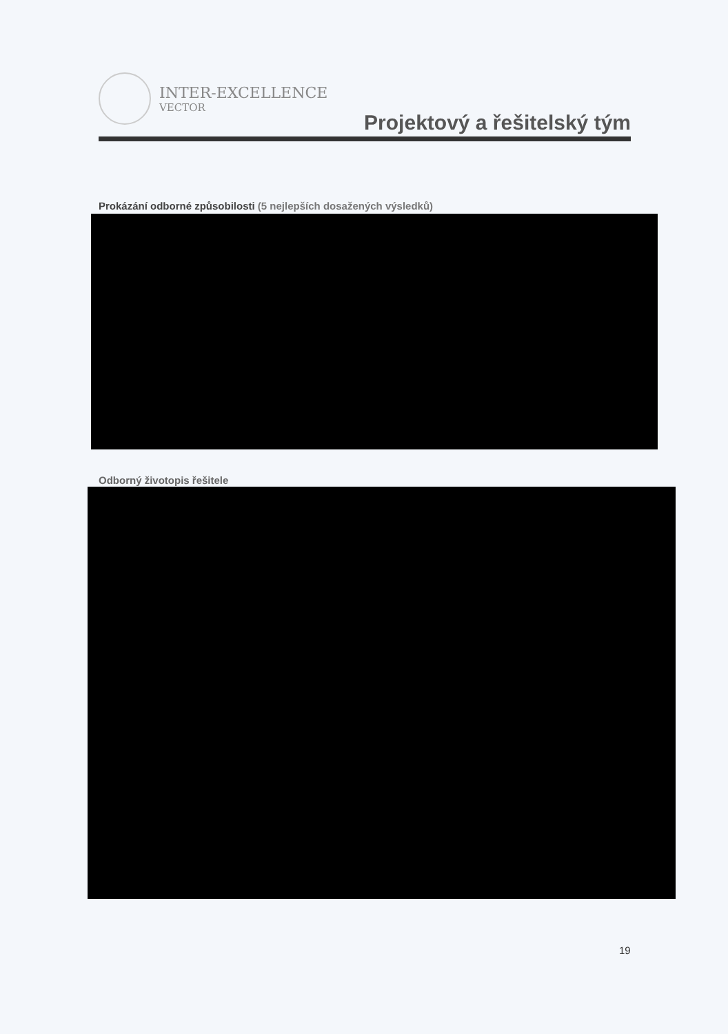INTER-EXCELLENCE
VECTOR
Projektový a řešitelský tým
Prokázání odborné způsobilosti (5 nejlepších dosažených výsledků)
Odborný životopis řešitele
19